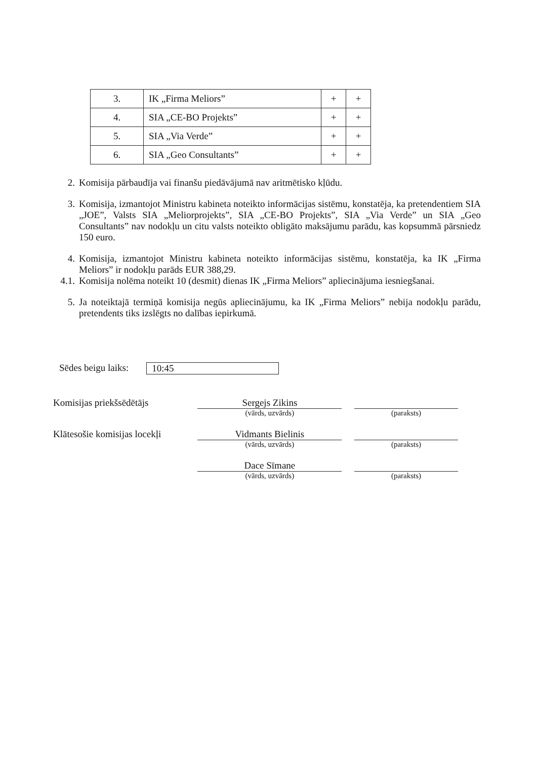| 3. | IK „Firma Meliors” | + | + |
| 4. | SIA „CE-BO Projekts” | + | + |
| 5. | SIA „Via Verde” | + | + |
| 6. | SIA „Geo Consultants” | + | + |
2. Komisija pārbaudīja vai finanšu piedāvājumā nav aritmētisko kļūdu.
3. Komisija, izmantojot Ministru kabineta noteikto informācijas sistēmu, konstatēja, ka pretendentiem SIA „JOE”, Valsts SIA „Meliorprojekts”, SIA „CE-BO Projekts”, SIA „Via Verde” un SIA „Geo Consultants” nav nodokļu un citu valsts noteikto obligāto maksājumu parādu, kas kopsummā pārsniedz 150 euro.
4. Komisija, izmantojot Ministru kabineta noteikto informācijas sistēmu, konstatēja, ka IK „Firma Meliors” ir nodokļu parāds EUR 388,29.
4.1. Komisija nolēma noteikt 10 (desmit) dienas IK „Firma Meliors” apliecinājuma iesniegšanai.
5. Ja noteiktajā termiņā komisija negūs apliecinājumu, ka IK „Firma Meliors” nebija nodokļu parādu, pretendents tiks izslēgts no dalības iepirkumā.
Sēdes beigu laiks: 10:45
Komisijas priekšsēdētājs Sergejs Zikins
(vārds, uzvārds)
(paraksts)
Klātesošie komisijas locekļi
Vidmants Bielinis
(vārds, uzvārds)
(paraksts)
Dace Sīmane
(vārds, uzvārds)
(paraksts)